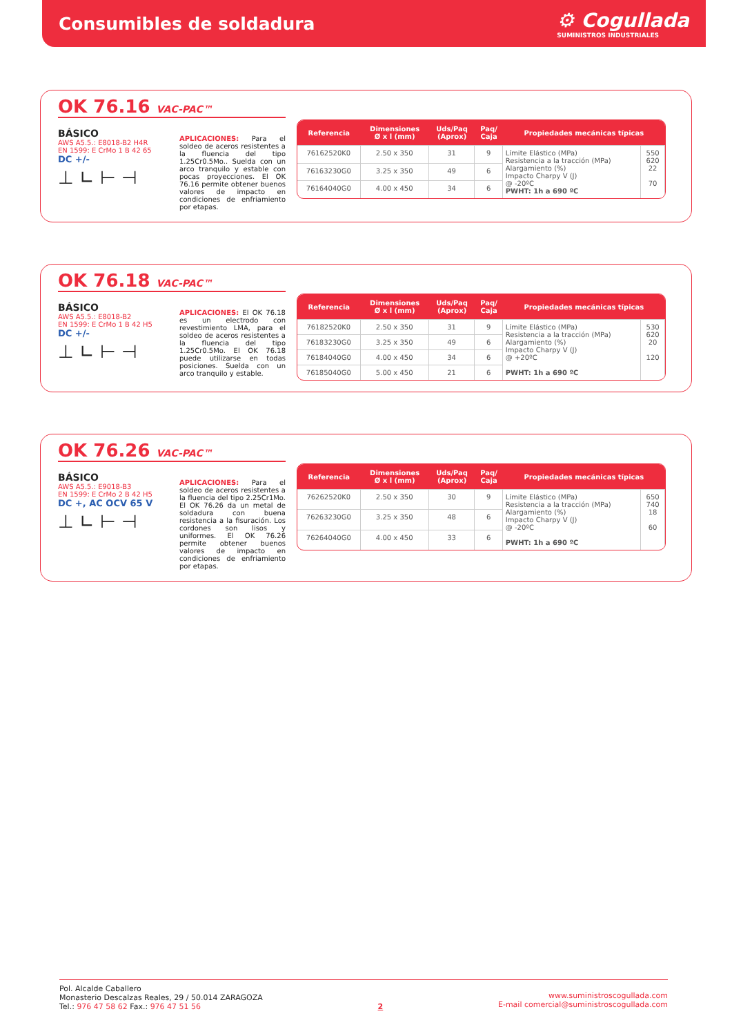Consumibles de soldadura
⚙ Cogullada
SUMINISTROS INDUSTRIALES
OK 76.16 VAC-PAC™
BÁSICO
AWS A5.5.: E8018-B2 H4R
EN 1599: E CrMo 1 B 42 65
DC +/-
⊥ ∟ ⊢ ⊣
APLICACIONES: Para el soldeo de aceros resistentes a la fluencia del tipo 1.25Cr0.5Mo.. Suelda con un arco tranquilo y estable con pocas proyecciones. El OK 76.16 permite obtener buenos valores de impacto en condiciones de enfriamiento por etapas.
| Referencia | Dimensiones Ø x l (mm) | Uds/Paq (Aprox) | Paq/ Caja | Propiedades mecánicas típicas | |
| --- | --- | --- | --- | --- | --- |
| 76162520K0 | 2.50 x 350 | 31 | 9 | Límite Elástico (MPa) Resistencia a la tracción (MPa) Alargamiento (%) Impacto Charpy V (J) @ -20ºC PWHT: 1h a 690 ºC | 550 620 22 70 |
| 76163230G0 | 3.25 x 350 | 49 | 6 | | |
| 76164040G0 | 4.00 x 450 | 34 | 6 | | |
OK 76.18 VAC-PAC™
BÁSICO
AWS A5.5.: E8018-B2
EN 1599: E CrMo 1 B 42 H5
DC +/-
⊥ ∟ ⊢ ⊣
APLICACIONES: El OK 76.18 es un electrodo con revestimiento LMA, para el soldeo de aceros resistentes a la fluencia del tipo 1.25Cr0.5Mo. El OK 76.18 puede utilizarse en todas posiciones. Suelda con un arco tranquilo y estable.
| Referencia | Dimensiones Ø x l (mm) | Uds/Paq (Aprox) | Paq/ Caja | Propiedades mecánicas típicas | |
| --- | --- | --- | --- | --- | --- |
| 76182520K0 | 2.50 x 350 | 31 | 9 | Límite Elástico (MPa) Resistencia a la tracción (MPa) Alargamiento (%) Impacto Charpy V (J) @ +20ºC PWHT: 1h a 690 ºC | 530 620 20 120 |
| 76183230G0 | 3.25 x 350 | 49 | 6 | | |
| 76184040G0 | 4.00 x 450 | 34 | 6 | | |
| 76185040G0 | 5.00 x 450 | 21 | 6 | | |
OK 76.26 VAC-PAC™
BÁSICO
AWS A5.5.: E9018-B3
EN 1599: E CrMo 2 B 42 H5
DC +, AC OCV 65 V
⊥ ∟ ⊢ ⊣
APLICACIONES: Para el soldeo de aceros resistentes a la fluencia del tipo 2.25Cr1Mo. El OK 76.26 da un metal de soldadura con buena resistencia a la fisuración. Los cordones son lisos y uniformes. El OK 76.26 permite obtener buenos valores de impacto en condiciones de enfriamiento por etapas.
| Referencia | Dimensiones Ø x l (mm) | Uds/Paq (Aprox) | Paq/ Caja | Propiedades mecánicas típicas | |
| --- | --- | --- | --- | --- | --- |
| 76262520K0 | 2.50 x 350 | 30 | 9 | Límite Elástico (MPa) Resistencia a la tracción (MPa) Alargamiento (%) Impacto Charpy V (J) @ -20ºC PWHT: 1h a 690 ºC | 650 740 18 60 |
| 76263230G0 | 3.25 x 350 | 48 | 6 | | |
| 76264040G0 | 4.00 x 450 | 33 | 6 | | |
Pol. Alcalde Caballero
Monasterio Descalzas Reales, 29 / 50.014 ZARAGOZA
Tel.: 976 47 58 62 Fax.: 976 47 51 56
2
www.suministroscogullada.com
E-mail comercial@suministroscogullada.com